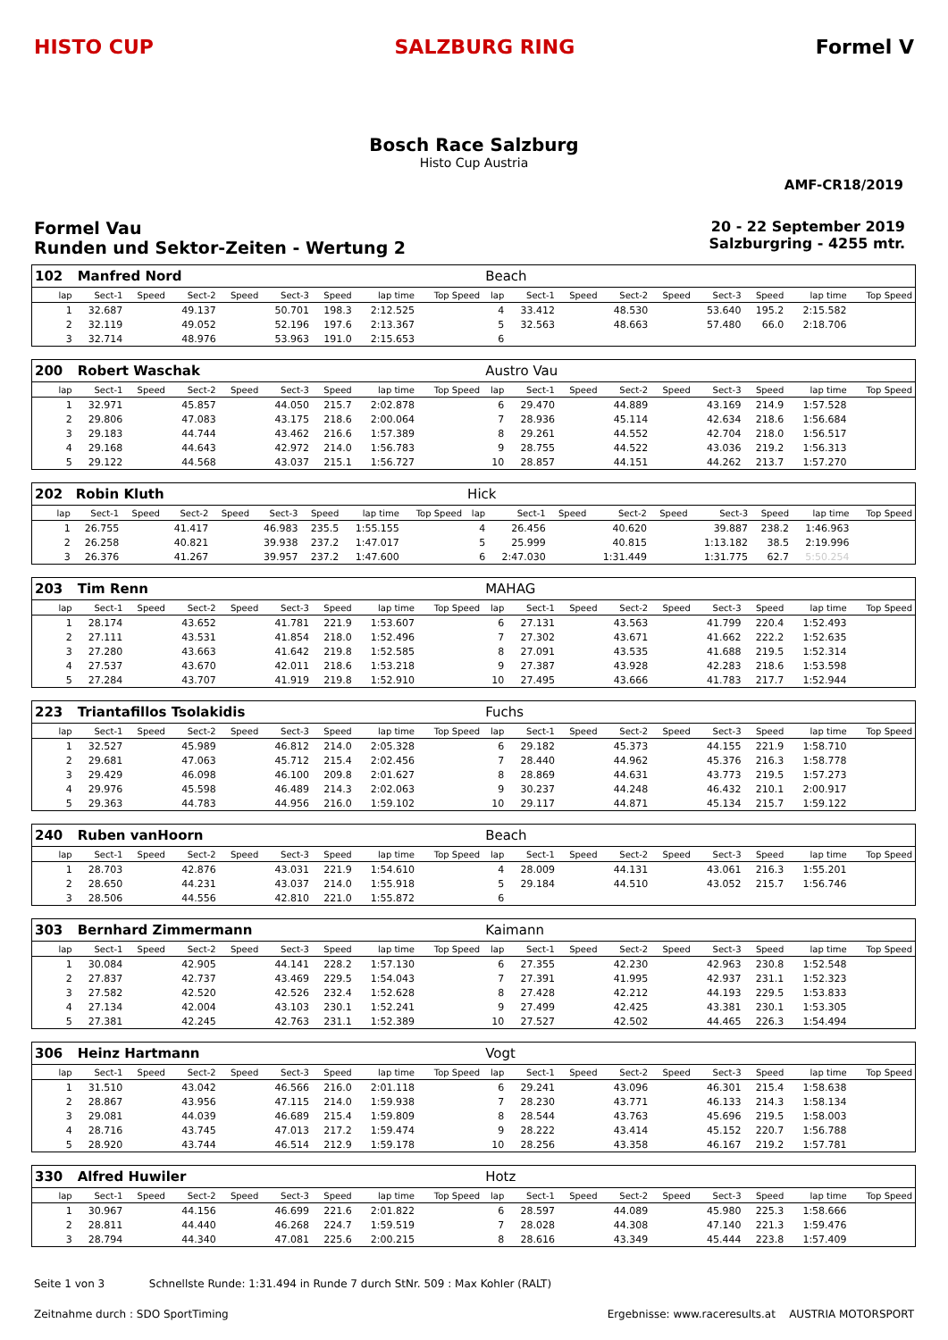HISTO CUP SALZBURG RING Formel V
Bosch Race Salzburg
Histo Cup Austria
AMF-CR18/2019
Formel Vau
Runden und Sektor-Zeiten - Wertung 2
20 - 22 September 2019
Salzburgring - 4255 mtr.
| 102 | Manfred Nord | | | | | | | | Beach | | | | | | | | |
| lap | Sect-1 | Speed | Sect-2 | Speed | Sect-3 | Speed | lap time | Top Speed | lap | Sect-1 | Speed | Sect-2 | Speed | Sect-3 | Speed | lap time | Top Speed |
| 1 | 32.687 | | 49.137 | | 50.701 | 198.3 | 2:12.525 | | 4 | 33.412 | | 48.530 | | 53.640 | 195.2 | 2:15.582 | |
| 2 | 32.119 | | 49.052 | | 52.196 | 197.6 | 2:13.367 | | 5 | 32.563 | | 48.663 | | 57.480 | 66.0 | 2:18.706 | |
| 3 | 32.714 | | 48.976 | | 53.963 | 191.0 | 2:15.653 | | 6 | | | | | | | | |
| 200 | Robert Waschak | | | | | | | | Austro Vau | | | | | | | | |
| lap | Sect-1 | Speed | Sect-2 | Speed | Sect-3 | Speed | lap time | Top Speed | lap | Sect-1 | Speed | Sect-2 | Speed | Sect-3 | Speed | lap time | Top Speed |
| 1 | 32.971 | | 45.857 | | 44.050 | 215.7 | 2:02.878 | | 6 | 29.470 | | 44.889 | | 43.169 | 214.9 | 1:57.528 | |
| 2 | 29.806 | | 47.083 | | 43.175 | 218.6 | 2:00.064 | | 7 | 28.936 | | 45.114 | | 42.634 | 218.6 | 1:56.684 | |
| 3 | 29.183 | | 44.744 | | 43.462 | 216.6 | 1:57.389 | | 8 | 29.261 | | 44.552 | | 42.704 | 218.0 | 1:56.517 | |
| 4 | 29.168 | | 44.643 | | 42.972 | 214.0 | 1:56.783 | | 9 | 28.755 | | 44.522 | | 43.036 | 219.2 | 1:56.313 | |
| 5 | 29.122 | | 44.568 | | 43.037 | 215.1 | 1:56.727 | | 10 | 28.857 | | 44.151 | | 44.262 | 213.7 | 1:57.270 | |
| 202 | Robin Kluth | | | | | | | | Hick | | | | | | | | |
| lap | Sect-1 | Speed | Sect-2 | Speed | Sect-3 | Speed | lap time | Top Speed | lap | Sect-1 | Speed | Sect-2 | Speed | Sect-3 | Speed | lap time | Top Speed |
| 1 | 26.755 | | 41.417 | | 46.983 | 235.5 | 1:55.155 | | 4 | 26.456 | | 40.620 | | 39.887 | 238.2 | 1:46.963 | |
| 2 | 26.258 | | 40.821 | | 39.938 | 237.2 | 1:47.017 | | 5 | 25.999 | | 40.815 | | 1:13.182 | 38.5 | 2:19.996 | |
| 3 | 26.376 | | 41.267 | | 39.957 | 237.2 | 1:47.600 | | 6 | 2:47.030 | | 1:31.449 | | 1:31.775 | 62.7 | 5:50.254 | |
| 203 | Tim Renn | | | | | | | | MAHAG | | | | | | | | |
| lap | Sect-1 | Speed | Sect-2 | Speed | Sect-3 | Speed | lap time | Top Speed | lap | Sect-1 | Speed | Sect-2 | Speed | Sect-3 | Speed | lap time | Top Speed |
| 1 | 28.174 | | 43.652 | | 41.781 | 221.9 | 1:53.607 | | 6 | 27.131 | | 43.563 | | 41.799 | 220.4 | 1:52.493 | |
| 2 | 27.111 | | 43.531 | | 41.854 | 218.0 | 1:52.496 | | 7 | 27.302 | | 43.671 | | 41.662 | 222.2 | 1:52.635 | |
| 3 | 27.280 | | 43.663 | | 41.642 | 219.8 | 1:52.585 | | 8 | 27.091 | | 43.535 | | 41.688 | 219.5 | 1:52.314 | |
| 4 | 27.537 | | 43.670 | | 42.011 | 218.6 | 1:53.218 | | 9 | 27.387 | | 43.928 | | 42.283 | 218.6 | 1:53.598 | |
| 5 | 27.284 | | 43.707 | | 41.919 | 219.8 | 1:52.910 | | 10 | 27.495 | | 43.666 | | 41.783 | 217.7 | 1:52.944 | |
| 223 | Triantafillos Tsolakidis | | | | | | | | Fuchs | | | | | | | | |
| lap | Sect-1 | Speed | Sect-2 | Speed | Sect-3 | Speed | lap time | Top Speed | lap | Sect-1 | Speed | Sect-2 | Speed | Sect-3 | Speed | lap time | Top Speed |
| 1 | 32.527 | | 45.989 | | 46.812 | 214.0 | 2:05.328 | | 6 | 29.182 | | 45.373 | | 44.155 | 221.9 | 1:58.710 | |
| 2 | 29.681 | | 47.063 | | 45.712 | 215.4 | 2:02.456 | | 7 | 28.440 | | 44.962 | | 45.376 | 216.3 | 1:58.778 | |
| 3 | 29.429 | | 46.098 | | 46.100 | 209.8 | 2:01.627 | | 8 | 28.869 | | 44.631 | | 43.773 | 219.5 | 1:57.273 | |
| 4 | 29.976 | | 45.598 | | 46.489 | 214.3 | 2:02.063 | | 9 | 30.237 | | 44.248 | | 46.432 | 210.1 | 2:00.917 | |
| 5 | 29.363 | | 44.783 | | 44.956 | 216.0 | 1:59.102 | | 10 | 29.117 | | 44.871 | | 45.134 | 215.7 | 1:59.122 | |
| 240 | Ruben vanHoorn | | | | | | | | Beach | | | | | | | | |
| lap | Sect-1 | Speed | Sect-2 | Speed | Sect-3 | Speed | lap time | Top Speed | lap | Sect-1 | Speed | Sect-2 | Speed | Sect-3 | Speed | lap time | Top Speed |
| 1 | 28.703 | | 42.876 | | 43.031 | 221.9 | 1:54.610 | | 4 | 28.009 | | 44.131 | | 43.061 | 216.3 | 1:55.201 | |
| 2 | 28.650 | | 44.231 | | 43.037 | 214.0 | 1:55.918 | | 5 | 29.184 | | 44.510 | | 43.052 | 215.7 | 1:56.746 | |
| 3 | 28.506 | | 44.556 | | 42.810 | 221.0 | 1:55.872 | | 6 | | | | | | | | |
| 303 | Bernhard Zimmermann | | | | | | | | Kaimann | | | | | | | | |
| lap | Sect-1 | Speed | Sect-2 | Speed | Sect-3 | Speed | lap time | Top Speed | lap | Sect-1 | Speed | Sect-2 | Speed | Sect-3 | Speed | lap time | Top Speed |
| 1 | 30.084 | | 42.905 | | 44.141 | 228.2 | 1:57.130 | | 6 | 27.355 | | 42.230 | | 42.963 | 230.8 | 1:52.548 | |
| 2 | 27.837 | | 42.737 | | 43.469 | 229.5 | 1:54.043 | | 7 | 27.391 | | 41.995 | | 42.937 | 231.1 | 1:52.323 | |
| 3 | 27.582 | | 42.520 | | 42.526 | 232.4 | 1:52.628 | | 8 | 27.428 | | 42.212 | | 44.193 | 229.5 | 1:53.833 | |
| 4 | 27.134 | | 42.004 | | 43.103 | 230.1 | 1:52.241 | | 9 | 27.499 | | 42.425 | | 43.381 | 230.1 | 1:53.305 | |
| 5 | 27.381 | | 42.245 | | 42.763 | 231.1 | 1:52.389 | | 10 | 27.527 | | 42.502 | | 44.465 | 226.3 | 1:54.494 | |
| 306 | Heinz Hartmann | | | | | | | | Vogt | | | | | | | | |
| lap | Sect-1 | Speed | Sect-2 | Speed | Sect-3 | Speed | lap time | Top Speed | lap | Sect-1 | Speed | Sect-2 | Speed | Sect-3 | Speed | lap time | Top Speed |
| 1 | 31.510 | | 43.042 | | 46.566 | 216.0 | 2:01.118 | | 6 | 29.241 | | 43.096 | | 46.301 | 215.4 | 1:58.638 | |
| 2 | 28.867 | | 43.956 | | 47.115 | 214.0 | 1:59.938 | | 7 | 28.230 | | 43.771 | | 46.133 | 214.3 | 1:58.134 | |
| 3 | 29.081 | | 44.039 | | 46.689 | 215.4 | 1:59.809 | | 8 | 28.544 | | 43.763 | | 45.696 | 219.5 | 1:58.003 | |
| 4 | 28.716 | | 43.745 | | 47.013 | 217.2 | 1:59.474 | | 9 | 28.222 | | 43.414 | | 45.152 | 220.7 | 1:56.788 | |
| 5 | 28.920 | | 43.744 | | 46.514 | 212.9 | 1:59.178 | | 10 | 28.256 | | 43.358 | | 46.167 | 219.2 | 1:57.781 | |
| 330 | Alfred Huwiler | | | | | | | | Hotz | | | | | | | | |
| lap | Sect-1 | Speed | Sect-2 | Speed | Sect-3 | Speed | lap time | Top Speed | lap | Sect-1 | Speed | Sect-2 | Speed | Sect-3 | Speed | lap time | Top Speed |
| 1 | 30.967 | | 44.156 | | 46.699 | 221.6 | 2:01.822 | | 6 | 28.597 | | 44.089 | | 45.980 | 225.3 | 1:58.666 | |
| 2 | 28.811 | | 44.440 | | 46.268 | 224.7 | 1:59.519 | | 7 | 28.028 | | 44.308 | | 47.140 | 221.3 | 1:59.476 | |
| 3 | 28.794 | | 44.340 | | 47.081 | 225.6 | 2:00.215 | | 8 | 28.616 | | 43.349 | | 45.444 | 223.8 | 1:57.409 | |
Seite 1 von 3 Schnellste Runde: 1:31.494 in Runde 7 durch StNr. 509 : Max Kohler (RALT)
Zeitnahme durch : SDO SportTiming
Ergebnisse: www.raceresults.at AUSTRIA MOTORSPORT